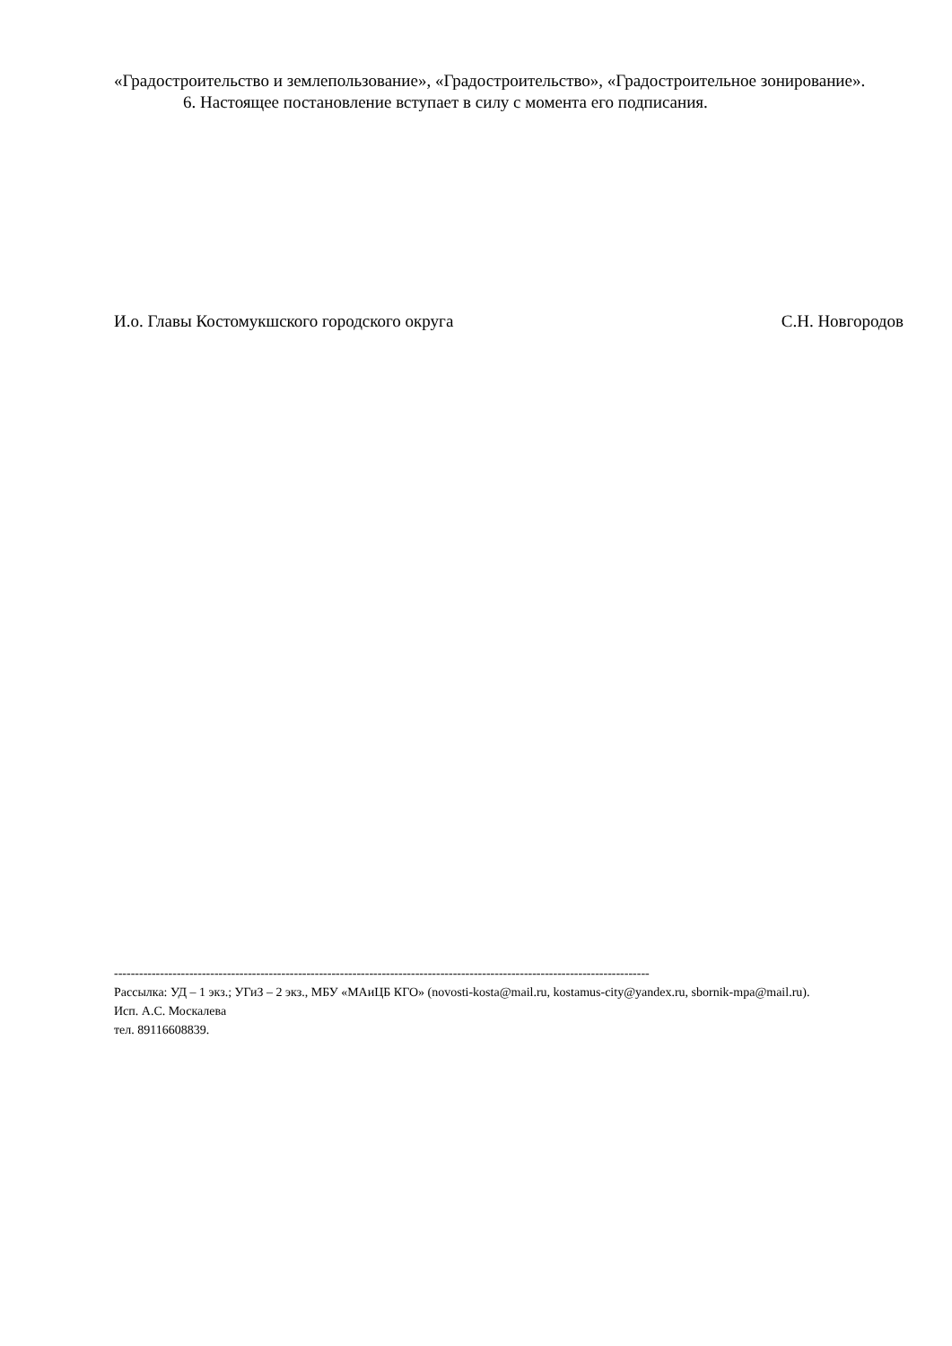«Градостроительство и землепользование», «Градостроительство», «Градостроительное зонирование».
6. Настоящее постановление вступает в силу с момента его подписания.
И.о. Главы Костомукшского городского округа С.Н. Новгородов
--------------------------------------------------------------------------------------------------------------------------------
Рассылка: УД – 1 экз.; УГиЗ – 2 экз., МБУ «МАиЦБ КГО» (novosti-kosta@mail.ru, kostamus-city@yandex.ru, sbornik-mpa@mail.ru).
Исп. А.С. Москалева
тел. 89116608839.